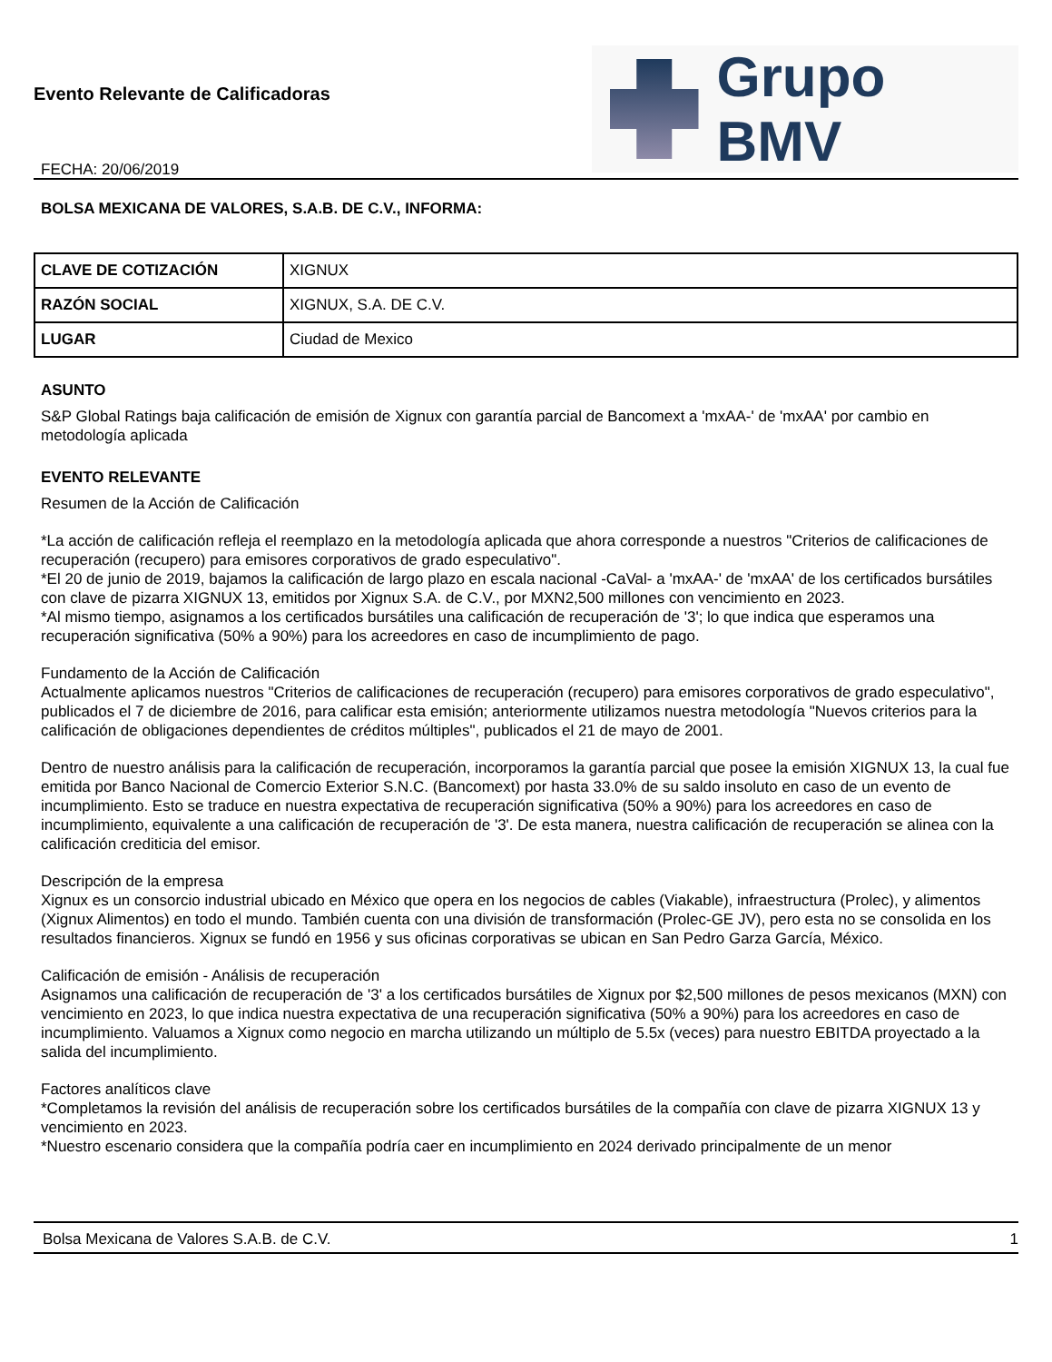Evento Relevante de Calificadoras
FECHA: 20/06/2019
Grupo BMV
BOLSA MEXICANA DE VALORES, S.A.B. DE C.V., INFORMA:
| CLAVE DE COTIZACIÓN | XIGNUX |
| RAZÓN SOCIAL | XIGNUX, S.A. DE C.V. |
| LUGAR | Ciudad de Mexico |
ASUNTO
S&P Global Ratings baja calificación de emisión de Xignux con garantía parcial de Bancomext a 'mxAA-' de 'mxAA' por cambio en metodología aplicada
EVENTO RELEVANTE
Resumen de la Acción de Calificación
*La acción de calificación refleja el reemplazo en la metodología aplicada que ahora corresponde a nuestros "Criterios de calificaciones de recuperación (recupero) para emisores corporativos de grado especulativo".
*El 20 de junio de 2019, bajamos la calificación de largo plazo en escala nacional -CaVal- a 'mxAA-' de 'mxAA' de los certificados bursátiles con clave de pizarra XIGNUX 13, emitidos por Xignux S.A. de C.V., por MXN2,500 millones con vencimiento en 2023.
*Al mismo tiempo, asignamos a los certificados bursátiles una calificación de recuperación de '3'; lo que indica que esperamos una recuperación significativa (50% a 90%) para los acreedores en caso de incumplimiento de pago.
Fundamento de la Acción de Calificación
Actualmente aplicamos nuestros "Criterios de calificaciones de recuperación (recupero) para emisores corporativos de grado especulativo", publicados el 7 de diciembre de 2016, para calificar esta emisión; anteriormente utilizamos nuestra metodología "Nuevos criterios para la calificación de obligaciones dependientes de créditos múltiples", publicados el 21 de mayo de 2001.
Dentro de nuestro análisis para la calificación de recuperación, incorporamos la garantía parcial que posee la emisión XIGNUX 13, la cual fue emitida por Banco Nacional de Comercio Exterior S.N.C. (Bancomext) por hasta 33.0% de su saldo insoluto en caso de un evento de incumplimiento. Esto se traduce en nuestra expectativa de recuperación significativa (50% a 90%) para los acreedores en caso de incumplimiento, equivalente a una calificación de recuperación de '3'. De esta manera, nuestra calificación de recuperación se alinea con la calificación crediticia del emisor.
Descripción de la empresa
Xignux es un consorcio industrial ubicado en México que opera en los negocios de cables (Viakable), infraestructura (Prolec), y alimentos (Xignux Alimentos) en todo el mundo. También cuenta con una división de transformación (Prolec-GE JV), pero esta no se consolida en los resultados financieros. Xignux se fundó en 1956 y sus oficinas corporativas se ubican en San Pedro Garza García, México.
Calificación de emisión - Análisis de recuperación
Asignamos una calificación de recuperación de '3' a los certificados bursátiles de Xignux por $2,500 millones de pesos mexicanos (MXN) con vencimiento en 2023, lo que indica nuestra expectativa de una recuperación significativa (50% a 90%) para los acreedores en caso de incumplimiento. Valuamos a Xignux como negocio en marcha utilizando un múltiplo de 5.5x (veces) para nuestro EBITDA proyectado a la salida del incumplimiento.
Factores analíticos clave
*Completamos la revisión del análisis de recuperación sobre los certificados bursátiles de la compañía con clave de pizarra XIGNUX 13 y vencimiento en 2023.
*Nuestro escenario considera que la compañía podría caer en incumplimiento en 2024 derivado principalmente de un menor
Bolsa Mexicana de Valores S.A.B. de C.V. 1